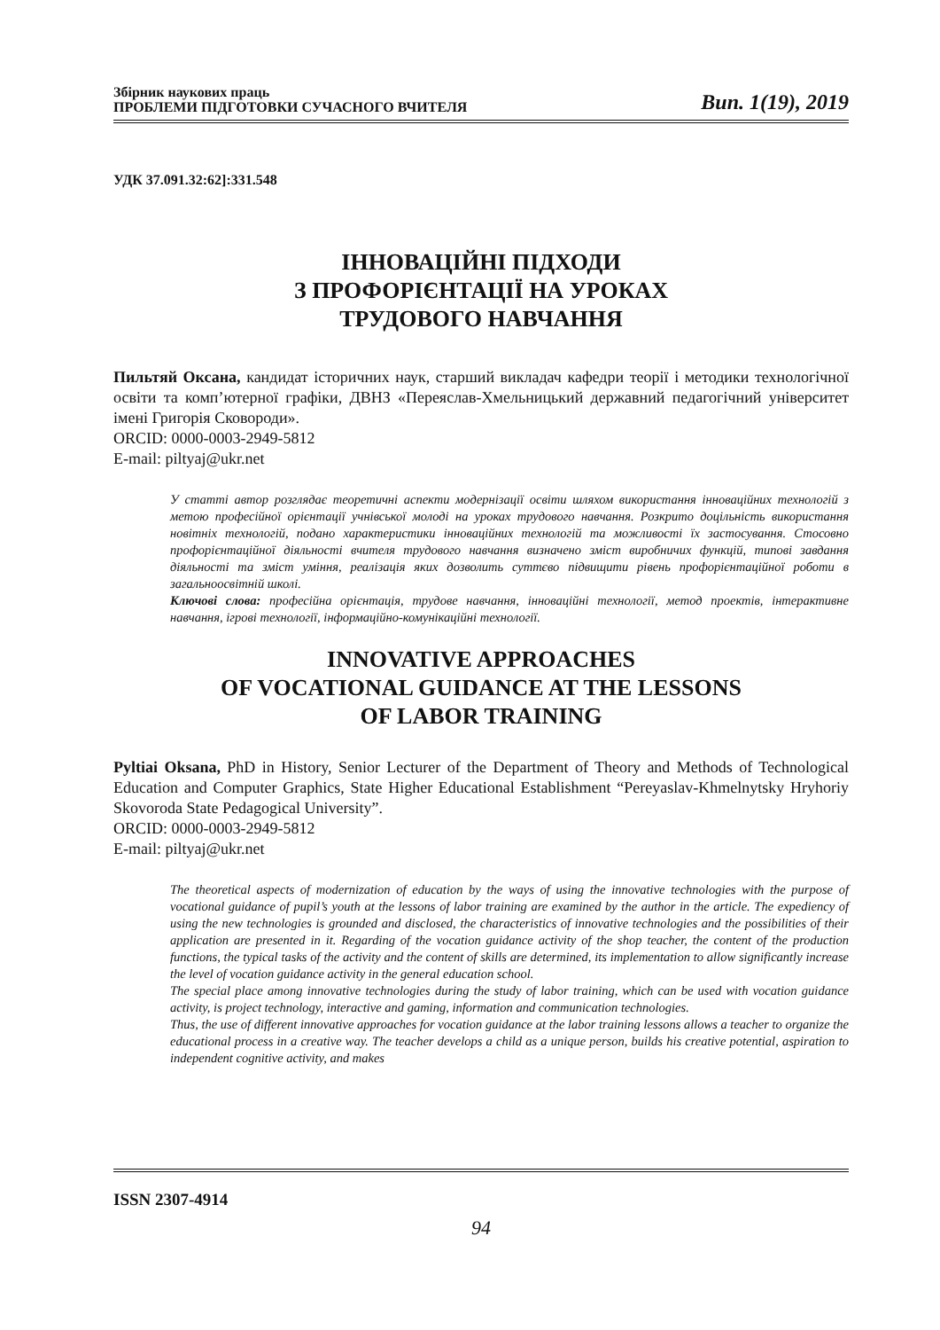Збірник наукових праць
ПРОБЛЕМИ ПІДГОТОВКИ СУЧАСНОГО ВЧИТЕЛЯ
Вип. 1(19), 2019
УДК 37.091.32:62]:331.548
ІННОВАЦІЙНІ ПІДХОДИ
З ПРОФОРІЄНТАЦІЇ НА УРОКАХ
ТРУДОВОГО НАВЧАННЯ
Пильтяй Оксана, кандидат історичних наук, старший викладач кафедри теорії і методики технологічної освіти та комп’ютерної графіки, ДВНЗ «Переяслав-Хмельницький державний педагогічний університет імені Григорія Сковороди».
ORCID: 0000-0003-2949-5812
E-mail: piltyaj@ukr.net
У статті автор розглядає теоретичні аспекти модернізації освіти шляхом використання інноваційних технологій з метою професійної орієнтації учнівської молоді на уроках трудового навчання. Розкрито доцільність використання новітніх технологій, подано характеристики інноваційних технологій та можливості їх застосування. Стосовно профорієнтаційної діяльності вчителя трудового навчання визначено зміст виробничих функцій, типові завдання діяльності та зміст уміння, реалізація яких дозволить суттєво підвищити рівень профорієнтаційної роботи в загальноосвітній школі.
Ключові слова: професійна орієнтація, трудове навчання, інноваційні технології, метод проектів, інтерактивне навчання, ігрові технології, інформаційно-комунікаційні технології.
INNOVATIVE APPROACHES
OF VOCATIONAL GUIDANCE AT THE LESSONS
OF LABOR TRAINING
Pyltiai Oksana, PhD in History, Senior Lecturer of the Department of Theory and Methods of Technological Education and Computer Graphics, State Higher Educational Establishment “Pereyaslav-Khmelnytsky Hryhoriy Skovoroda State Pedagogical University”.
ORCID: 0000-0003-2949-5812
E-mail: piltyaj@ukr.net
The theoretical aspects of modernization of education by the ways of using the innovative technologies with the purpose of vocational guidance of pupil’s youth at the lessons of labor training are examined by the author in the article. The expediency of using the new technologies is grounded and disclosed, the characteristics of innovative technologies and the possibilities of their application are presented in it. Regarding of the vocation guidance activity of the shop teacher, the content of the production functions, the typical tasks of the activity and the content of skills are determined, its implementation to allow significantly increase the level of vocation guidance activity in the general education school.
The special place among innovative technologies during the study of labor training, which can be used with vocation guidance activity, is project technology, interactive and gaming, information and communication technologies.
Thus, the use of different innovative approaches for vocation guidance at the labor training lessons allows a teacher to organize the educational process in a creative way. The teacher develops a child as a unique person, builds his creative potential, aspiration to independent cognitive activity, and makes
ISSN 2307-4914
94